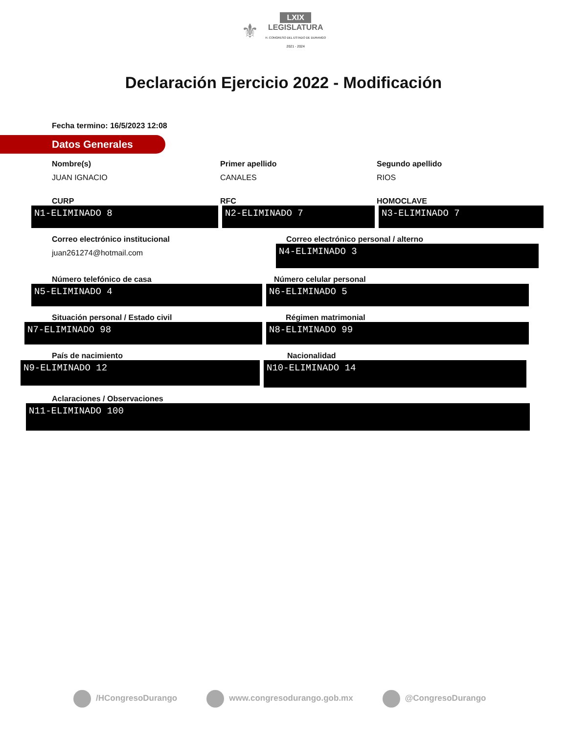⚜ LXIX
LEGISLATURA
H. CONGRESO DEL ESTADO DE DURANGO
2021 - 2024
Declaración Ejercicio 2022 - Modificación
Fecha termino: 16/5/2023 12:08
Datos Generales
Nombre(s)
JUAN IGNACIO
Primer apellido
CANALES
Segundo apellido
RIOS
CURP
N1-ELIMINADO 8
RFC
N2-ELIMINADO 7
HOMOCLAVE
N3-ELIMINADO 7
Correo electrónico institucional
juan261274@hotmail.com
Correo electrónico personal / alterno
N4-ELIMINADO 3
Número telefónico de casa
N5-ELIMINADO 4
Número celular personal
N6-ELIMINADO 5
Situación personal / Estado civil
N7-ELIMINADO 98
Régimen matrimonial
N8-ELIMINADO 99
País de nacimiento
N9-ELIMINADO 12
Nacionalidad
N10-ELIMINADO 14
Aclaraciones / Observaciones
N11-ELIMINADO 100
/HCongresoDurango www.congresodurango.gob.mx @CongresoDurango